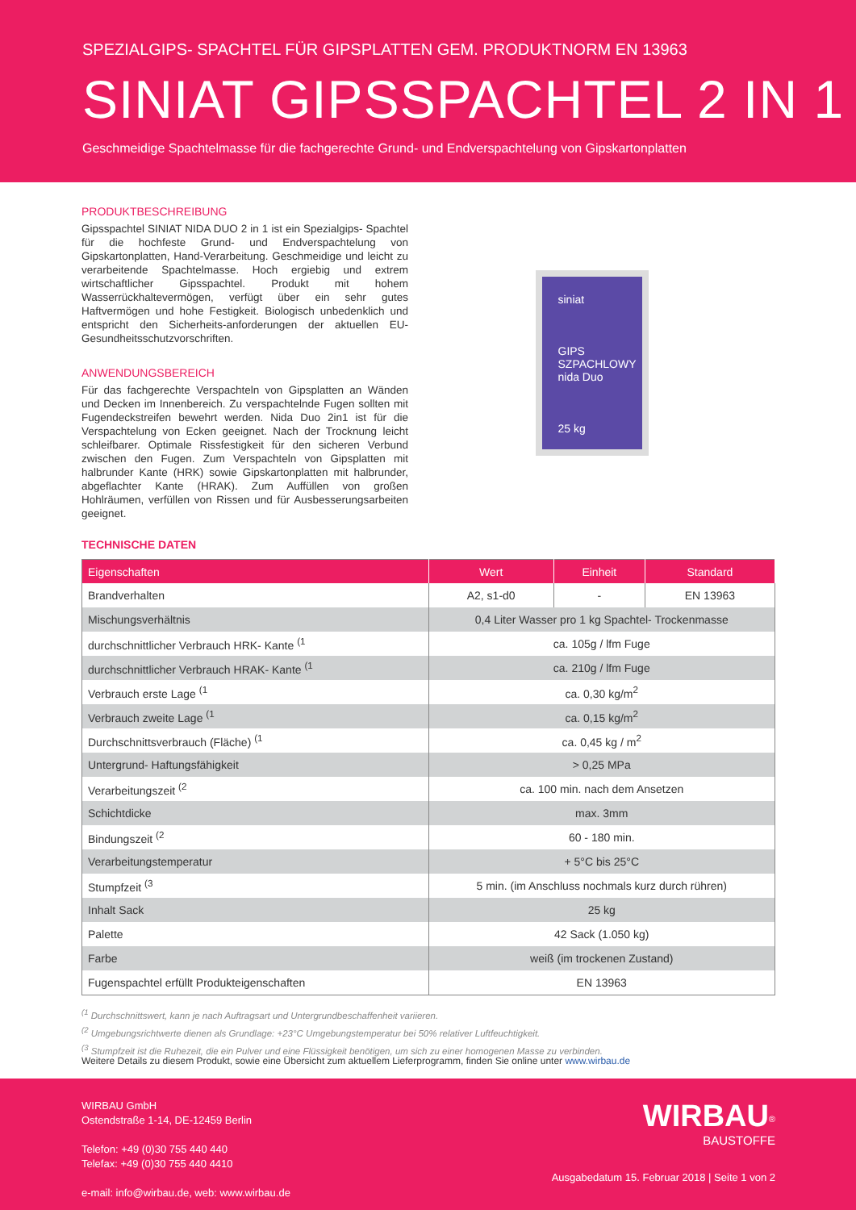SPEZIALGIPS- SPACHTEL FÜR GIPSPLATTEN GEM. PRODUKTNORM EN 13963
SINIAT GIPSSPACHTEL 2 IN 1
Geschmeidige Spachtelmasse für die fachgerechte Grund- und Endverspachtelung von Gipskartonplatten
PRODUKTBESCHREIBUNG
Gipsspachtel SINIAT NIDA DUO 2 in 1 ist ein Spezialgips- Spachtel für die hochfeste Grund- und Endverspachtelung von Gipskartonplatten, Hand-Verarbeitung. Geschmeidige und leicht zu verarbeitende Spachtelmasse. Hoch ergiebig und extrem wirtschaftlicher Gipsspachtel. Produkt mit hohem Wasserrückhaltevermögen, verfügt über ein sehr gutes Haftvermögen und hohe Festigkeit. Biologisch unbedenklich und entspricht den Sicherheits-anforderungen der aktuellen EU-Gesundheitsschutzvorschriften.
ANWENDUNGSBEREICH
Für das fachgerechte Verspachteln von Gipsplatten an Wänden und Decken im Innenbereich. Zu verspachtelnde Fugen sollten mit Fugendeckstreifen bewehrt werden. Nida Duo 2in1 ist für die Verspachtelung von Ecken geeignet. Nach der Trocknung leicht schleifbarer. Optimale Rissfestigkeit für den sicheren Verbund zwischen den Fugen. Zum Verspachteln von Gipsplatten mit halbrunder Kante (HRK) sowie Gipskartonplatten mit halbrunder, abgeflachter Kante (HRAK). Zum Auffüllen von großen Hohlräumen, verfüllen von Rissen und für Ausbesserungsarbeiten geeignet.
siniat
GIPS
SZPACHLOWY
nida Duo
25 kg
TECHNISCHE DATEN
| Eigenschaften | Wert | Einheit | Standard |
| --- | --- | --- | --- |
| Brandverhalten | A2, s1-d0 | - | EN 13963 |
| Mischungsverhältnis | 0,4 Liter Wasser pro 1 kg Spachtel- Trockenmasse | | |
| durchschnittlicher Verbrauch HRK- Kante <sup>(1</sup> | ca. 105g / lfm Fuge | | |
| durchschnittlicher Verbrauch HRAK- Kante <sup>(1</sup> | ca. 210g / lfm Fuge | | |
| Verbrauch erste Lage <sup>(1</sup> | ca. 0,30 kg/m<sup>2</sup> | | |
| Verbrauch zweite Lage <sup>(1</sup> | ca. 0,15 kg/m<sup>2</sup> | | |
| Durchschnittsverbrauch (Fläche) <sup>(1</sup> | ca. 0,45 kg / m<sup>2</sup> | | |
| Untergrund- Haftungsfähigkeit | > 0,25 MPa | | |
| Verarbeitungszeit <sup>(2</sup> | ca. 100 min. nach dem Ansetzen | | |
| Schichtdicke | max. 3mm | | |
| Bindungszeit <sup>(2</sup> | 60 - 180 min. | | |
| Verarbeitungstemperatur | + 5°C bis 25°C | | |
| Stumpfzeit <sup>(3</sup> | 5 min. (im Anschluss nochmals kurz durch rühren) | | |
| Inhalt Sack | 25 kg | | |
| Palette | 42 Sack (1.050 kg) | | |
| Farbe | weiß (im trockenen Zustand) | | |
| Fugenspachtel erfüllt Produkteigenschaften | EN 13963 | | |
<sup>(1</sup> Durchschnittswert, kann je nach Auftragsart und Untergrundbeschaffenheit variieren.
<sup>(2</sup> Umgebungsrichtwerte dienen als Grundlage: +23°C Umgebungstemperatur bei 50% relativer Luftfeuchtigkeit.
<sup>(3</sup> Stumpfzeit ist die Ruhezeit, die ein Pulver und eine Flüssigkeit benötigen, um sich zu einer homogenen Masse zu verbinden.
Weitere Details zu diesem Produkt, sowie eine Übersicht zum aktuellem Lieferprogramm, finden Sie online unter www.wirbau.de
WIRBAU GmbH
Ostendstraße 1-14, DE-12459 Berlin
Telefon: +49 (0)30 755 440 440
Telefax: +49 (0)30 755 440 4410
e-mail: info@wirbau.de, web: www.wirbau.de
WIRBAU<sup>®</sup>
BAUSTOFFE
Ausgabedatum 15. Februar 2018 | Seite 1 von 2